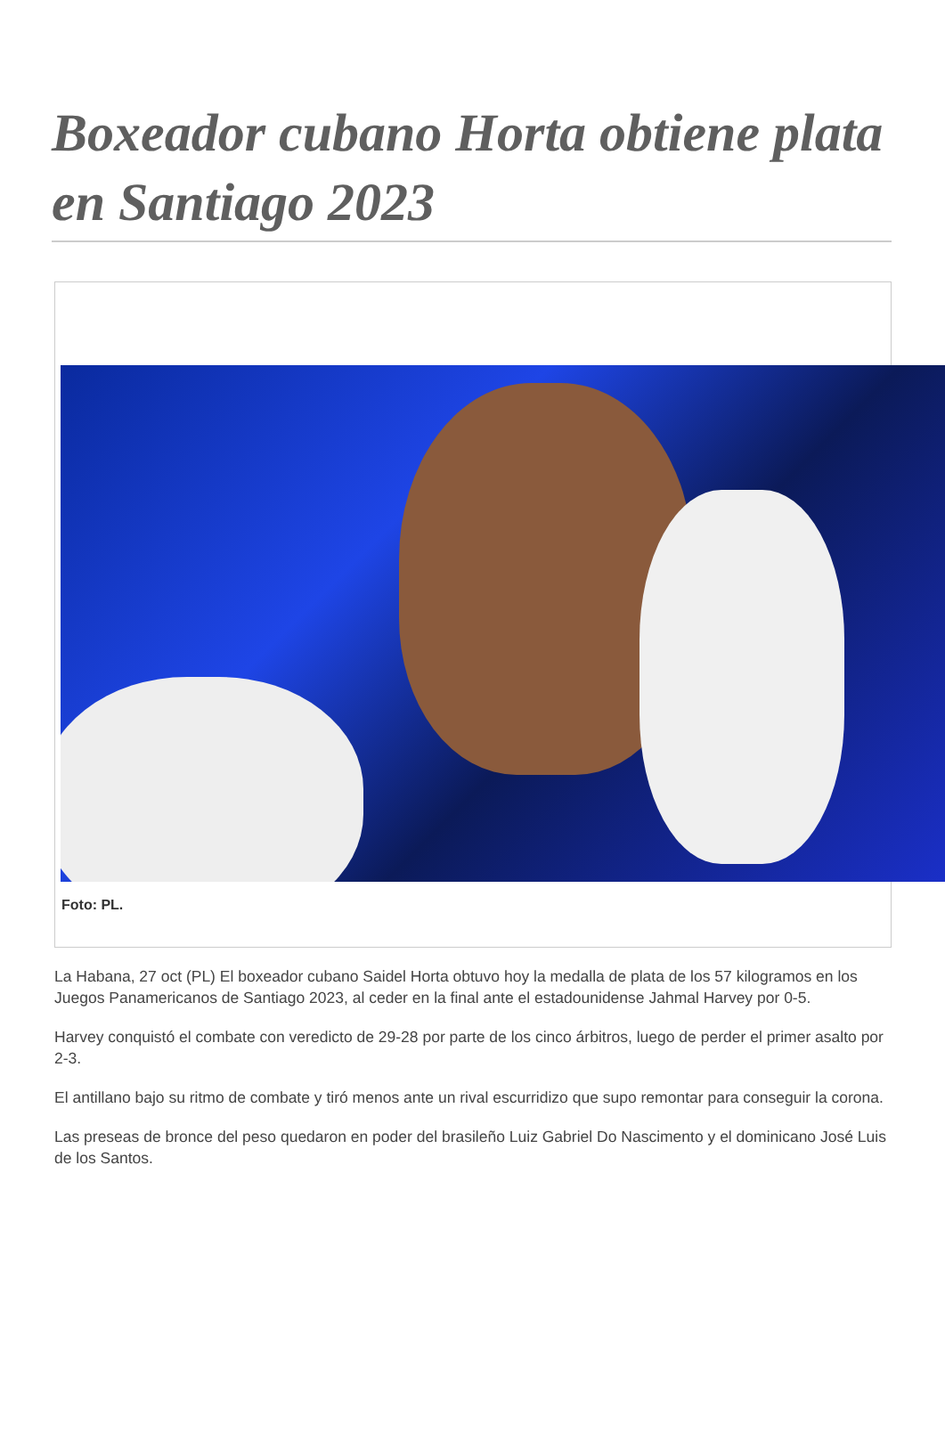Boxeador cubano Horta obtiene plata en Santiago 2023
Foto: PL.
La Habana, 27 oct (PL) El boxeador cubano Saidel Horta obtuvo hoy la medalla de plata de los 57 kilogramos en los Juegos Panamericanos de Santiago 2023, al ceder en la final ante el estadounidense Jahmal Harvey por 0-5.
Harvey conquistó el combate con veredicto de 29-28 por parte de los cinco árbitros, luego de perder el primer asalto por 2-3.
El antillano bajo su ritmo de combate y tiró menos ante un rival escurridizo que supo remontar para conseguir la corona.
Las preseas de bronce del peso quedaron en poder del brasileño Luiz Gabriel Do Nascimento y el dominicano José Luis de los Santos.